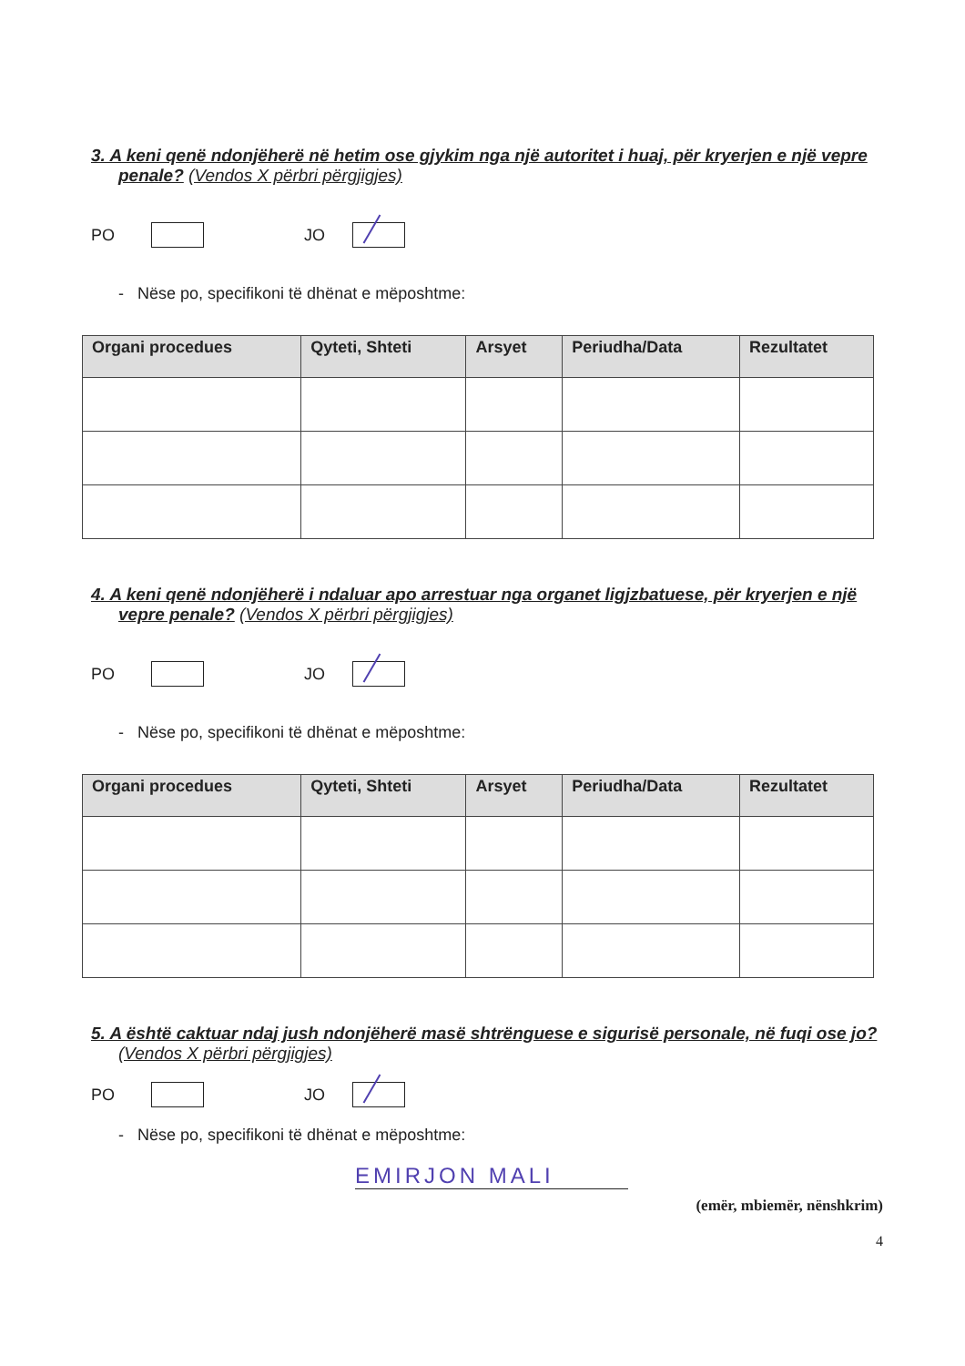3. A keni qenë ndonjëherë në hetim ose gjykim nga një autoritet i huaj, për kryerjen e një vepre penale? (Vendos X përbri përgjigjes)
PO
JO
- Nëse po, specifikoni të dhënat e mëposhtme:
| Organi procedues | Qyteti, Shteti | Arsyet | Periudha/Data | Rezultatet |
| --- | --- | --- | --- | --- |
4. A keni qenë ndonjëherë i ndaluar apo arrestuar nga organet ligjzbatuese, për kryerjen e një vepre penale? (Vendos X përbri përgjigjes)
PO
JO
- Nëse po, specifikoni të dhënat e mëposhtme:
| Organi procedues | Qyteti, Shteti | Arsyet | Periudha/Data | Rezultatet |
| --- | --- | --- | --- | --- |
5. A është caktuar ndaj jush ndonjëherë masë shtrënguese e sigurisë personale, në fuqi ose jo? (Vendos X përbri përgjigjes)
PO
JO
- Nëse po, specifikoni të dhënat e mëposhtme:
EMIRJON MALI
(emër, mbiemër, nënshkrim)
4